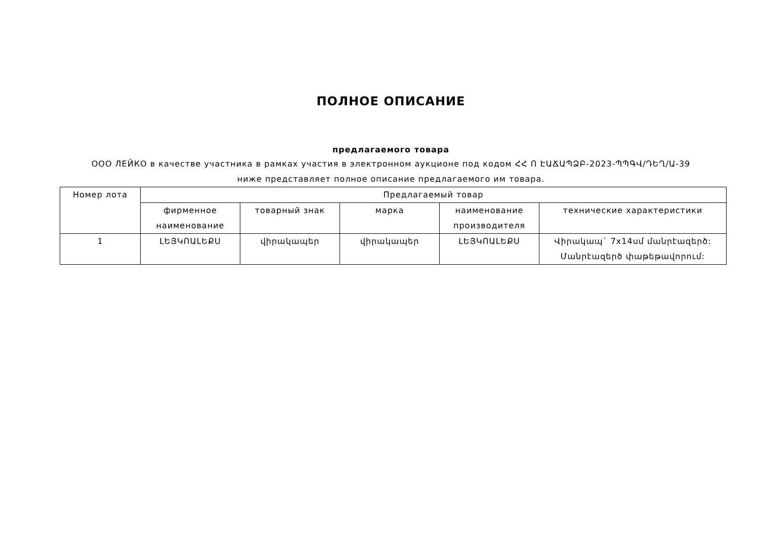ПОЛНОЕ ОПИСАНИЕ
предлагаемого товара
ООО ЛЕЙКО в качестве участника в рамках участия в электронном аукционе под кодом ՀՀ Ո ԷԱՃԱՊՁԲ-2023-ՊՊԳՎ/ԴԵՂ/Ա-39
ниже представляет полное описание предлагаемого им товара.
| Номер лота | Предлагаемый товар | | | | |
| | фирменное наименование | товарный знак | марка | наименование производителя | технические характеристики |
| 1 | ԼԵՅԿՈԱԼԵՔՍ | վիրակապեր | վիրակապեր | ԼԵՅԿՈԱԼԵՔՍ | Վիրակապ` 7x14սմ մանրէազերծ: Մանրէազերծ փաթեթավորում: |